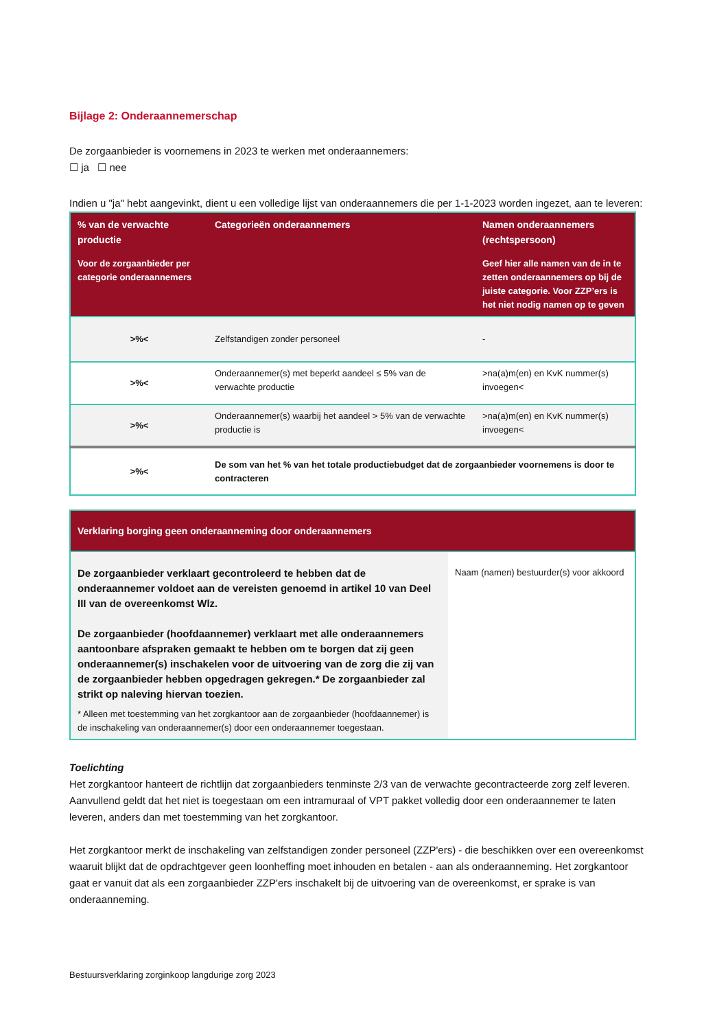Bijlage 2: Onderaannemerschap
De zorgaanbieder is voornemens in 2023 te werken met onderaannemers:
☐ ja ☐ nee
Indien u "ja" hebt aangevinkt, dient u een volledige lijst van onderaannemers die per 1-1-2023 worden ingezet, aan te leveren:
| % van de verwachte productie Voor de zorgaanbieder per categorie onderaannemers | Categorieën onderaannemers | Namen onderaannemers (rechtspersoon) Geef hier alle namen van de in te zetten onderaannemers op bij de juiste categorie. Voor ZZP’ers is het niet nodig namen op te geven |
| --- | --- | --- |
| >%< | Zelfstandigen zonder personeel | - |
| >%< | Onderaannemer(s) met beperkt aandeel ≤ 5% van de verwachte productie | >na(a)m(en) en KvK nummer(s) invoegen< |
| >%< | Onderaannemer(s) waarbij het aandeel > 5% van de verwachte productie is | >na(a)m(en) en KvK nummer(s) invoegen< |
| >%< | De som van het % van het totale productiebudget dat de zorgaanbieder voornemens is door te contracteren | |
| Verklaring borging geen onderaanneming door onderaannemers | |
| --- | --- |
| De zorgaanbieder verklaart gecontroleerd te hebben dat de onderaannemer voldoet aan de vereisten genoemd in artikel 10 van Deel III van de overeenkomst Wlz. De zorgaanbieder (hoofdaannemer) verklaart met alle onderaannemers aantoonbare afspraken gemaakt te hebben om te borgen dat zij geen onderaannemer(s) inschakelen voor de uitvoering van de zorg die zij van de zorgaanbieder hebben opgedragen gekregen.* De zorgaanbieder zal strikt op naleving hiervan toezien. * Alleen met toestemming van het zorgkantoor aan de zorgaanbieder (hoofdaannemer) is de inschakeling van onderaannemer(s) door een onderaannemer toegestaan. | Naam (namen) bestuurder(s) voor akkoord |
Toelichting
Het zorgkantoor hanteert de richtlijn dat zorgaanbieders tenminste 2/3 van de verwachte gecontracteerde zorg zelf leveren. Aanvullend geldt dat het niet is toegestaan om een intramuraal of VPT pakket volledig door een onderaannemer te laten leveren, anders dan met toestemming van het zorgkantoor.
Het zorgkantoor merkt de inschakeling van zelfstandigen zonder personeel (ZZP'ers) - die beschikken over een overeenkomst waaruit blijkt dat de opdrachtgever geen loonheffing moet inhouden en betalen - aan als onderaanneming. Het zorgkantoor gaat er vanuit dat als een zorgaanbieder ZZP'ers inschakelt bij de uitvoering van de overeenkomst, er sprake is van onderaanneming.
Bestuursverklaring zorginkoop langdurige zorg 2023